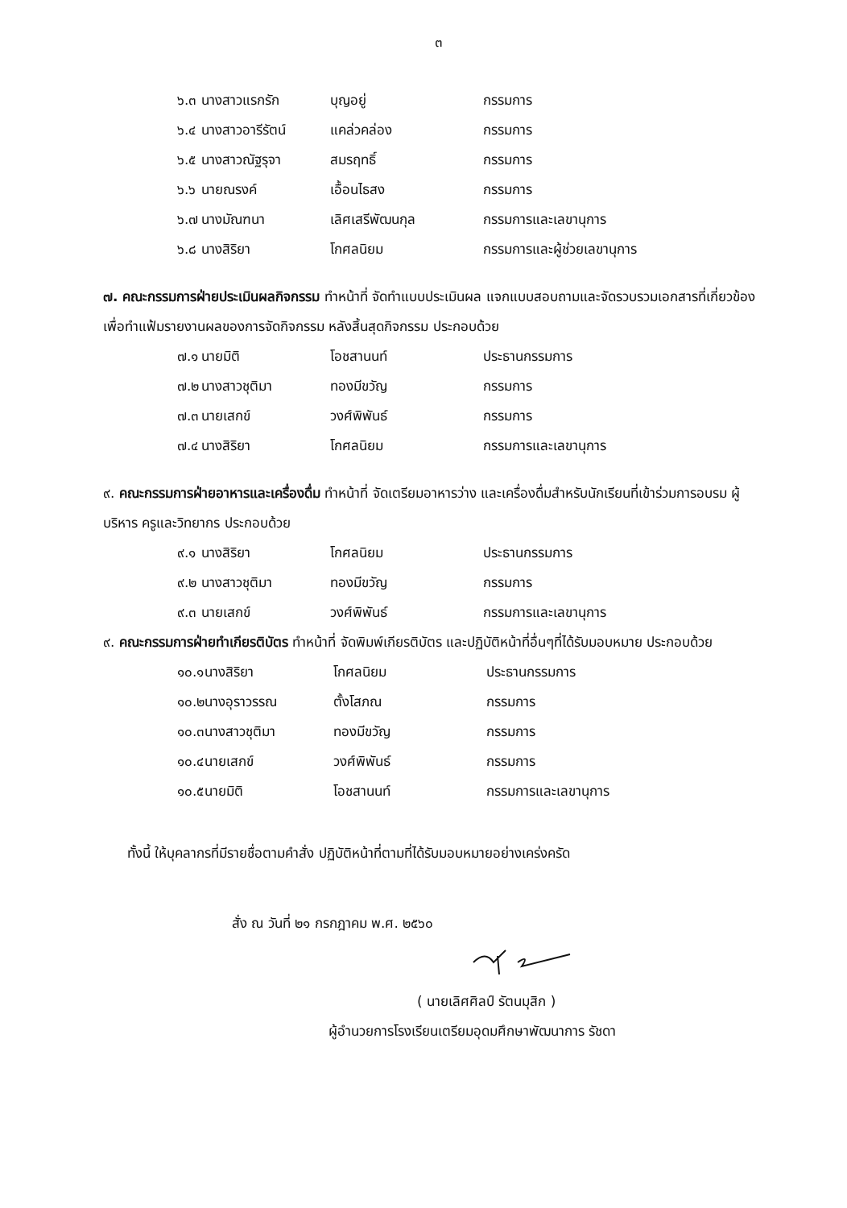๓
| ๖.๓ | นางสาวแรกรัก | บุญอยู่ | กรรมการ |
| ๖.๔ | นางสาวอารีรัตน์ | แคล่วคล่อง | กรรมการ |
| ๖.๕ | นางสาวณัฐรุจา | สมรฤทธิ์ | กรรมการ |
| ๖.๖ | นายณรงค์ | เอื้อนไธสง | กรรมการ |
| ๖.๗ | นางมัณฑนา | เลิศเสรีพัฒนกุล | กรรมการและเลขานุการ |
| ๖.๘ | นางสิริยา | โกศลนิยม | กรรมการและผู้ช่วยเลขานุการ |
๗. คณะกรรมการฝ่ายประเมินผลกิจกรรม ทำหน้าที่ จัดทำแบบประเมินผล แจกแบบสอบถามและจัดรวบรวมเอกสารที่เกี่ยวข้องเพื่อทำแฟ้มรายงานผลของการจัดกิจกรรม หลังสิ้นสุดกิจกรรม ประกอบด้วย
| ๗.๑ | นายมิติ | โอชสานนท์ | ประธานกรรมการ |
| ๗.๒ | นางสาวชุติมา | ทองมีขวัญ | กรรมการ |
| ๗.๓ | นายเสกข์ | วงศ์พิพันธ์ | กรรมการ |
| ๗.๔ | นางสิริยา | โกศลนิยม | กรรมการและเลขานุการ |
๙. คณะกรรมการฝ่ายอาหารและเครื่องดื่ม ทำหน้าที่ จัดเตรียมอาหารว่าง และเครื่องดื่มสำหรับนักเรียนที่เข้าร่วมการอบรม ผู้บริหาร ครูและวิทยากร ประกอบด้วย
| ๙.๑ | นางสิริยา | โกศลนิยม | ประธานกรรมการ |
| ๙.๒ | นางสาวชุติมา | ทองมีขวัญ | กรรมการ |
| ๙.๓ | นายเสกข์ | วงศ์พิพันธ์ | กรรมการและเลขานุการ |
๙. คณะกรรมการฝ่ายทำเกียรติบัตร ทำหน้าที่ จัดพิมพ์เกียรติบัตร และปฏิบัติหน้าที่อื่นๆที่ได้รับมอบหมาย ประกอบด้วย
| ๑๐.๑ | นางสิริยา | โกศลนิยม | ประธานกรรมการ |
| ๑๐.๒ | นางอุราวรรณ | ตั้งโสภณ | กรรมการ |
| ๑๐.๓ | นางสาวชุติมา | ทองมีขวัญ | กรรมการ |
| ๑๐.๔ | นายเสกข์ | วงศ์พิพันธ์ | กรรมการ |
| ๑๐.๕ | นายมิติ | โอชสานนท์ | กรรมการและเลขานุการ |
ทั้งนี้ ให้บุคลากรที่มีรายชื่อตามคำสั่ง ปฏิบัติหน้าที่ตามที่ได้รับมอบหมายอย่างเคร่งครัด
สั่ง ณ วันที่ ๒๑ กรกฎาคม พ.ศ. ๒๕๖๐
( นายเลิศศิลป์ รัตนมุสิก )
ผู้อำนวยการโรงเรียนเตรียมอุดมศึกษาพัฒนาการ รัชดา